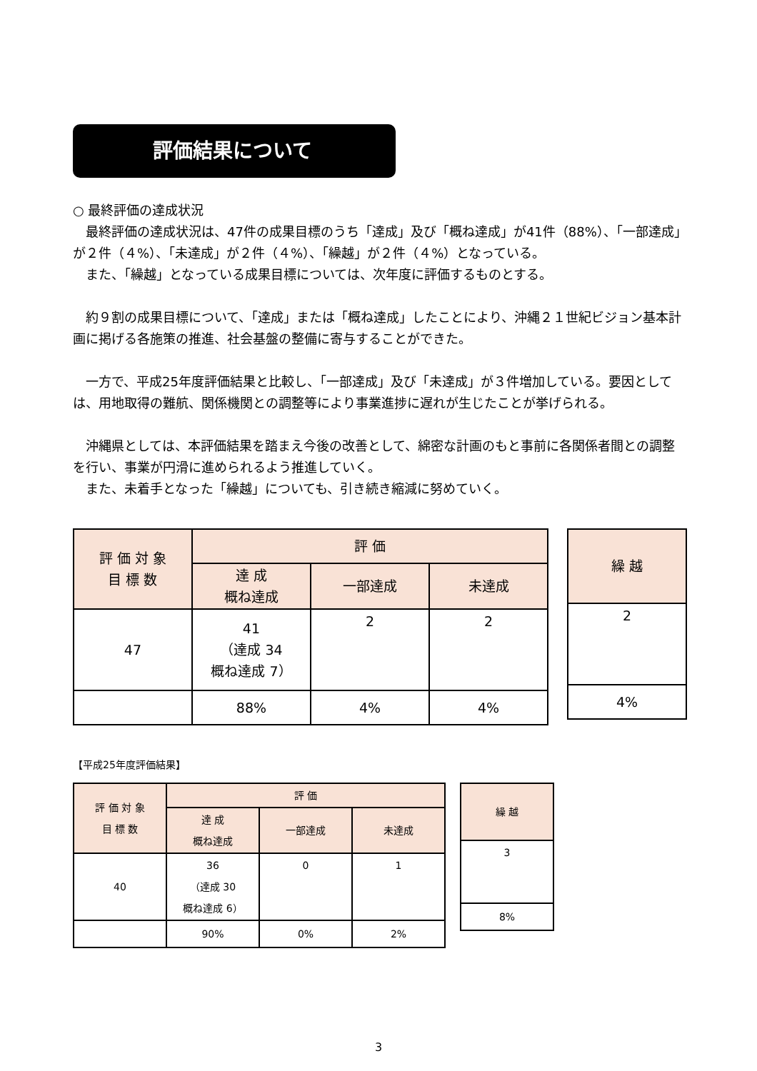評価結果について
○ 最終評価の達成状況
　最終評価の達成状況は、47件の成果目標のうち「達成」及び「概ね達成」が41件（88%）、「一部達成」が２件（４%）、「未達成」が２件（４%）、「繰越」が２件（４%）となっている。
　また、「繰越」となっている成果目標については、次年度に評価するものとする。
　約９割の成果目標について、「達成」または「概ね達成」したことにより、沖縄２１世紀ビジョン基本計画に掲げる各施策の推進、社会基盤の整備に寄与することができた。
　一方で、平成25年度評価結果と比較し、「一部達成」及び「未達成」が３件増加している。要因としては、用地取得の難航、関係機関との調整等により事業進捗に遅れが生じたことが挙げられる。
　沖縄県としては、本評価結果を踏まえ今後の改善として、綿密な計画のもと事前に各関係者間との調整を行い、事業が円滑に進められるよう推進していく。
　また、未着手となった「繰越」についても、引き続き縮減に努めていく。
| 評 価 対 象 目 標 数 | 評 価 | | |
| --- | --- | --- | --- |
| | 達 成 概ね達成 | 一部達成 | 未達成 |
| 47 | 41 （達成 34 概ね達成 7） | 2 | 2 |
| | 88% | 4% | 4% |
| 繰 越 |
| --- |
| 2 |
| 4% |
【平成25年度評価結果】
| 評 価 対 象 目 標 数 | 評 価 | | |
| --- | --- | --- | --- |
| | 達 成 概ね達成 | 一部達成 | 未達成 |
| 40 | 36 （達成 30 概ね達成 6） | 0 | 1 |
| | 90% | 0% | 2% |
| 繰 越 |
| --- |
| 3 |
| 8% |
3